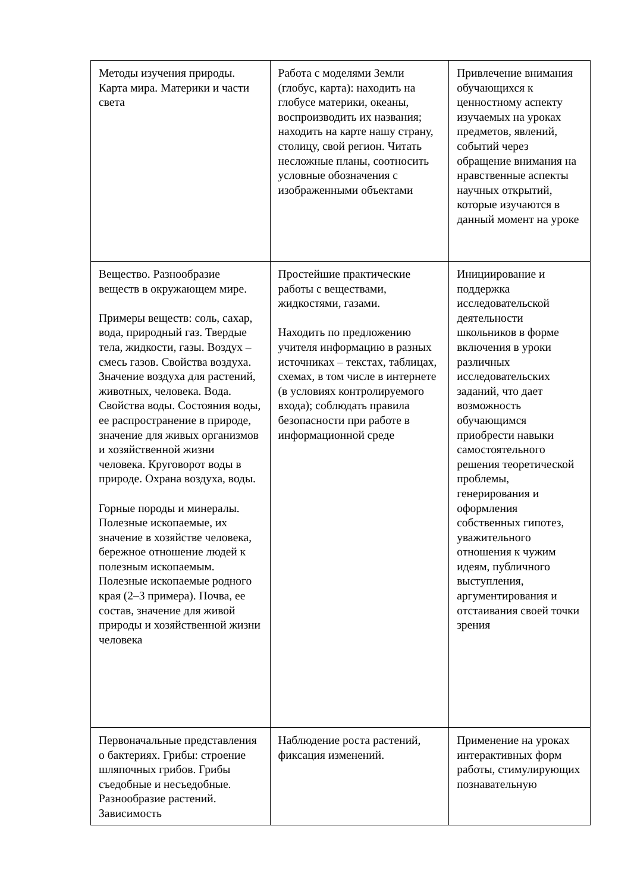| Методы изучения природы. Карта мира. Материки и части света | Работа с моделями Земли (глобус, карта): находить на глобусе материки, океаны, воспроизводить их названия; находить на карте нашу страну, столицу, свой регион. Читать несложные планы, соотносить условные обозначения с изображенными объектами | Привлечение внимания обучающихся к ценностному аспекту изучаемых на уроках предметов, явлений, событий через обращение внимания на нравственные аспекты научных открытий, которые изучаются в данный момент на уроке |
| Вещество. Разнообразие веществ в окружающем мире. Примеры веществ: соль, сахар, вода, природный газ. Твердые тела, жидкости, газы. Воздух – смесь газов. Свойства воздуха. Значение воздуха для растений, животных, человека. Вода. Свойства воды. Состояния воды, ее распространение в природе, значение для живых организмов и хозяйственной жизни человека. Круговорот воды в природе. Охрана воздуха, воды. Горные породы и минералы. Полезные ископаемые, их значение в хозяйстве человека, бережное отношение людей к полезным ископаемым. Полезные ископаемые родного края (2–3 примера). Почва, ее состав, значение для живой природы и хозяйственной жизни человека | Простейшие практические работы с веществами, жидкостями, газами. Находить по предложению учителя информацию в разных источниках – текстах, таблицах, схемах, в том числе в интернете (в условиях контролируемого входа); соблюдать правила безопасности при работе в информационной среде | Инициирование и поддержка исследовательской деятельности школьников в форме включения в уроки различных исследовательских заданий, что дает возможность обучающимся приобрести навыки самостоятельного решения теоретической проблемы, генерирования и оформления собственных гипотез, уважительного отношения к чужим идеям, публичного выступления, аргументирования и отстаивания своей точки зрения |
| Первоначальные представления о бактериях. Грибы: строение шляпочных грибов. Грибы съедобные и несъедобные. Разнообразие растений. Зависимость | Наблюдение роста растений, фиксация изменений. | Применение на уроках интерактивных форм работы, стимулирующих познавательную |